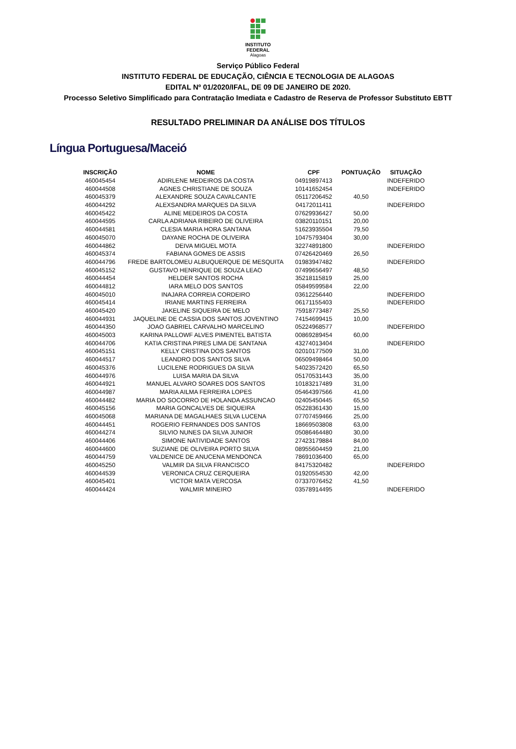INSTITUTO
FEDERAL
Alagoas
Serviço Público Federal
INSTITUTO FEDERAL DE EDUCAÇÃO, CIÊNCIA E TECNOLOGIA DE ALAGOAS
EDITAL Nº 01/2020/IFAL, DE 09 DE JANEIRO DE 2020.
Processo Seletivo Simplificado para Contratação Imediata e Cadastro de Reserva de Professor Substituto EBTT
RESULTADO PRELIMINAR DA ANÁLISE DOS TÍTULOS
Língua Portuguesa/Maceió
| INSCRIÇÃO | NOME | CPF | PONTUAÇÃO | SITUAÇÃO |
| --- | --- | --- | --- | --- |
| 460045454 | ADIRLENE MEDEIROS DA COSTA | 04919897413 | | INDEFERIDO |
| 460044508 | AGNES CHRISTIANE DE SOUZA | 10141652454 | | INDEFERIDO |
| 460045379 | ALEXANDRE SOUZA CAVALCANTE | 05117206452 | 40,50 | |
| 460044292 | ALEXSANDRA MARQUES DA SILVA | 04172011411 | | INDEFERIDO |
| 460045422 | ALINE MEDEIROS DA COSTA | 07629936427 | 50,00 | |
| 460044595 | CARLA ADRIANA RIBEIRO DE OLIVEIRA | 03820110151 | 20,00 | |
| 460044581 | CLESIA MARIA HORA SANTANA | 51623935504 | 79,50 | |
| 460045070 | DAYANE ROCHA DE OLIVEIRA | 10475793404 | 30,00 | |
| 460044862 | DEIVA MIGUEL MOTA | 32274891800 | | INDEFERIDO |
| 460045374 | FABIANA GOMES DE ASSIS | 07426420469 | 26,50 | |
| 460044796 | FREDE BARTOLOMEU ALBUQUERQUE DE MESQUITA | 01983947482 | | INDEFERIDO |
| 460045152 | GUSTAVO HENRIQUE DE SOUZA LEAO | 07499656497 | 48,50 | |
| 460044454 | HELDER SANTOS ROCHA | 35218115819 | 25,00 | |
| 460044812 | IARA MELO DOS SANTOS | 05849599584 | 22,00 | |
| 460045010 | INAJARA CORREIA CORDEIRO | 03612256440 | | INDEFERIDO |
| 460045414 | IRIANE MARTINS FERREIRA | 06171155403 | | INDEFERIDO |
| 460045420 | JAKELINE SIQUEIRA DE MELO | 75918773487 | 25,50 | |
| 460044931 | JAQUELINE DE CASSIA DOS SANTOS JOVENTINO | 74154699415 | 10,00 | |
| 460044350 | JOAO GABRIEL CARVALHO MARCELINO | 05224968577 | | INDEFERIDO |
| 460045003 | KARINA PALLOWF ALVES PIMENTEL BATISTA | 00869289454 | 60,00 | |
| 460044706 | KATIA CRISTINA PIRES LIMA DE SANTANA | 43274013404 | | INDEFERIDO |
| 460045151 | KELLY CRISTINA DOS SANTOS | 02010177509 | 31,00 | |
| 460044517 | LEANDRO DOS SANTOS SILVA | 06509498464 | 50,00 | |
| 460045376 | LUCILENE RODRIGUES DA SILVA | 54023572420 | 65,50 | |
| 460044976 | LUISA MARIA DA SILVA | 05170531443 | 35,00 | |
| 460044921 | MANUEL ALVARO SOARES DOS SANTOS | 10183217489 | 31,00 | |
| 460044987 | MARIA AILMA FERREIRA LOPES | 05464397566 | 41,00 | |
| 460044482 | MARIA DO SOCORRO DE HOLANDA ASSUNCAO | 02405450445 | 65,50 | |
| 460045156 | MARIA GONCALVES DE SIQUEIRA | 05228361430 | 15,00 | |
| 460045068 | MARIANA DE MAGALHAES SILVA LUCENA | 07707459466 | 25,00 | |
| 460044451 | ROGERIO FERNANDES DOS SANTOS | 18669503808 | 63,00 | |
| 460044274 | SILVIO NUNES DA SILVA JUNIOR | 05086464480 | 30,00 | |
| 460044406 | SIMONE NATIVIDADE SANTOS | 27423179884 | 84,00 | |
| 460044600 | SUZIANE DE OLIVEIRA PORTO SILVA | 08955604459 | 21,00 | |
| 460044759 | VALDENICE DE ANUCENA MENDONCA | 78691036400 | 65,00 | |
| 460045250 | VALMIR DA SILVA FRANCISCO | 84175320482 | | INDEFERIDO |
| 460044539 | VERONICA CRUZ CERQUEIRA | 01920554530 | 42,00 | |
| 460045401 | VICTOR MATA VERCOSA | 07337076452 | 41,50 | |
| 460044424 | WALMIR MINEIRO | 03578914495 | | INDEFERIDO |